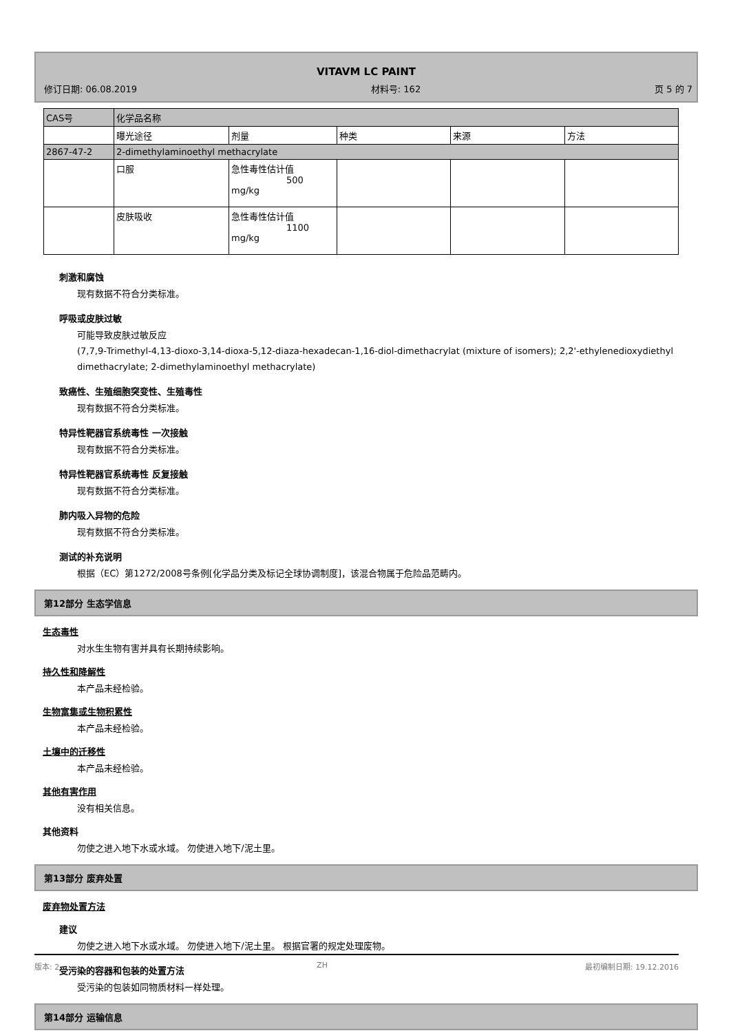VITAVM LC PAINT
修订日期: 06.08.2019 材料号: 162 页 5 的 7
| CAS号 | 化学品名称 | | | | |
| | 曝光途径 | 剂量 | 种类 | 来源 | 方法 |
| 2867-47-2 | 2-dimethylaminoethyl methacrylate | | | | |
| | 口服 | 急性毒性估计值 500 mg/kg | | | |
| | 皮肤吸收 | 急性毒性估计值 1100 mg/kg | | | |
刺激和腐蚀
现有数据不符合分类标准。
呼吸或皮肤过敏
可能导致皮肤过敏反应
(7,7,9-Trimethyl-4,13-dioxo-3,14-dioxa-5,12-diaza-hexadecan-1,16-diol-dimethacrylat (mixture of isomers); 2,2'-ethylenedioxydiethyl dimethacrylate; 2-dimethylaminoethyl methacrylate)
致癌性、生殖细胞突变性、生殖毒性
现有数据不符合分类标准。
特异性靶器官系统毒性 一次接触
现有数据不符合分类标准。
特异性靶器官系统毒性 反复接触
现有数据不符合分类标准。
肺内吸入异物的危险
现有数据不符合分类标准。
测试的补充说明
根据（EC）第1272/2008号条例[化学品分类及标记全球协调制度]，该混合物属于危险品范畴内。
第12部分 生态学信息
生态毒性
对水生生物有害并具有长期持续影响。
持久性和降解性
本产品未经检验。
生物富集或生物积累性
本产品未经检验。
土壤中的迁移性
本产品未经检验。
其他有害作用
没有相关信息。
其他资料
勿使之进入地下水或水域。 勿使进入地下/泥土里。
第13部分 废弃处置
废弃物处置方法
建议
勿使之进入地下水或水域。 勿使进入地下/泥土里。 根据官署的规定处理废物。
受污染的容器和包装的处置方法
受污染的包装如同物质材料一样处理。
第14部分 运输信息
版本: 2 ZH 最初编制日期: 19.12.2016